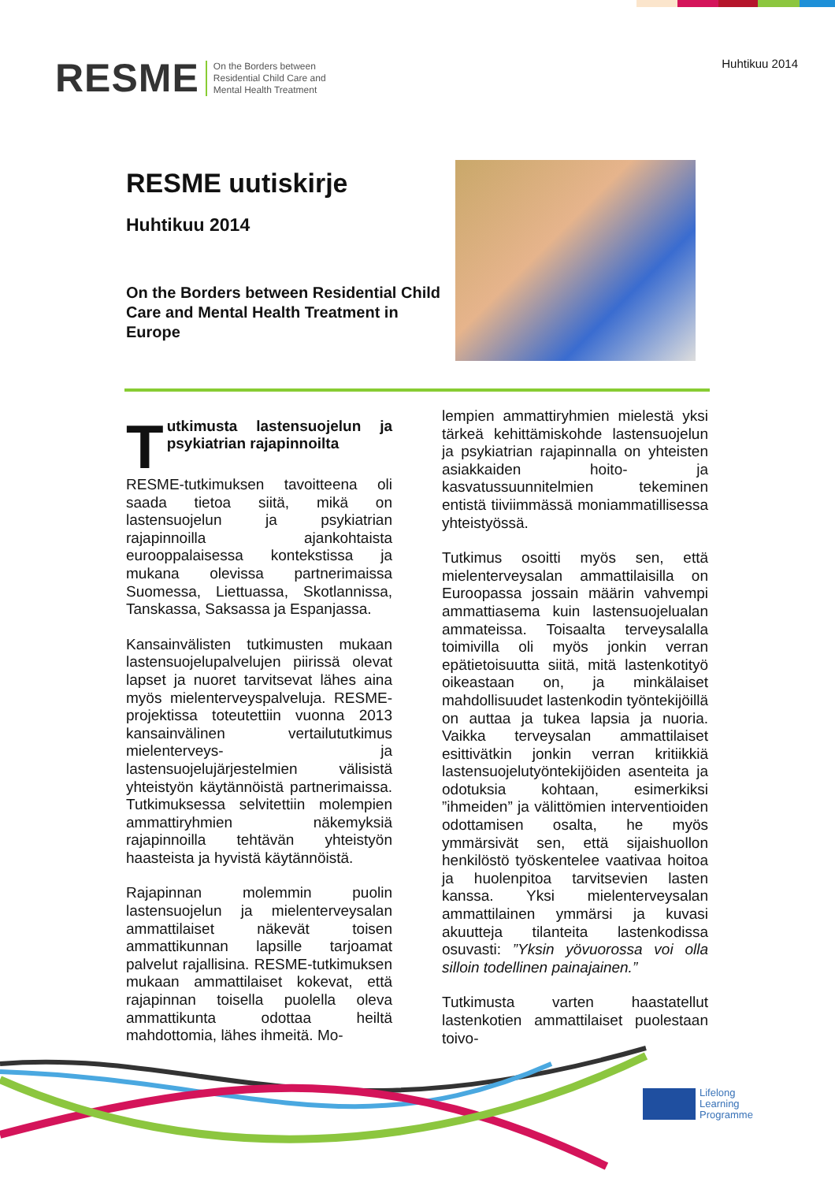RESME On the Borders between
Residential Child Care and
Mental Health Treatment
Huhtikuu 2014
RESME uutiskirje
Huhtikuu 2014
On the Borders between Residential Child Care and Mental Health Treatment in Europe
Tutkimusta lastensuojelun ja psykiatrian rajapinnoilta
RESME-tutkimuksen tavoitteena oli saada tietoa siitä, mikä on lastensuojelun ja psykiatrian rajapinnoilla ajankohtaista eurooppalaisessa kontekstissa ja mukana olevissa partnerimaissa Suomessa, Liettuassa, Skotlannissa, Tanskassa, Saksassa ja Espanjassa.
Kansainvälisten tutkimusten mukaan lastensuojelupalvelujen piirissä olevat lapset ja nuoret tarvitsevat lähes aina myös mielenterveyspalveluja. RESME-projektissa toteutettiin vuonna 2013 kansainvälinen vertailututkimus mielenterveys- ja lastensuojelujärjestelmien välisistä yhteistyön käytännöistä partnerimaissa. Tutkimuksessa selvitettiin molempien ammattiryhmien näkemyksiä rajapinnoilla tehtävän yhteistyön haasteista ja hyvistä käytännöistä.
Rajapinnan molemmin puolin lastensuojelun ja mielenterveysalan ammattilaiset näkevät toisen ammattikunnan lapsille tarjoamat palvelut rajallisina. RESME-tutkimuksen mukaan ammattilaiset kokevat, että rajapinnan toisella puolella oleva ammattikunta odottaa heiltä mahdottomia, lähes ihmeitä. Mo-
lempien ammattiryhmien mielestä yksi tärkeä kehittämiskohde lastensuojelun ja psykiatrian rajapinnalla on yhteisten asiakkaiden hoito- ja kasvatussuunnitelmien tekeminen entistä tiiviimmässä moniammatillisessa yhteistyössä.
Tutkimus osoitti myös sen, että mielenterveysalan ammattilaisilla on Euroopassa jossain määrin vahvempi ammattiasema kuin lastensuojelualan ammateissa. Toisaalta terveysalalla toimivilla oli myös jonkin verran epätietoisuutta siitä, mitä lastenkotityö oikeastaan on, ja minkälaiset mahdollisuudet lastenkodin työntekijöillä on auttaa ja tukea lapsia ja nuoria. Vaikka terveysalan ammattilaiset esittivätkin jonkin verran kritiikkiä lastensuojelutyöntekijöiden asenteita ja odotuksia kohtaan, esimerkiksi ”ihmeiden” ja välittömien interventioiden odottamisen osalta, he myös ymmärsivät sen, että sijaishuollon henkilöstö työskentelee vaativaa hoitoa ja huolenpitoa tarvitsevien lasten kanssa. Yksi mielenterveysalan ammattilainen ymmärsi ja kuvasi akuutteja tilanteita lastenkodissa osuvasti: ”Yksin yövuorossa voi olla silloin todellinen painajainen.”
Tutkimusta varten haastatellut lastenkotien ammattilaiset puolestaan toivo-
Lifelong
Learning
Programme